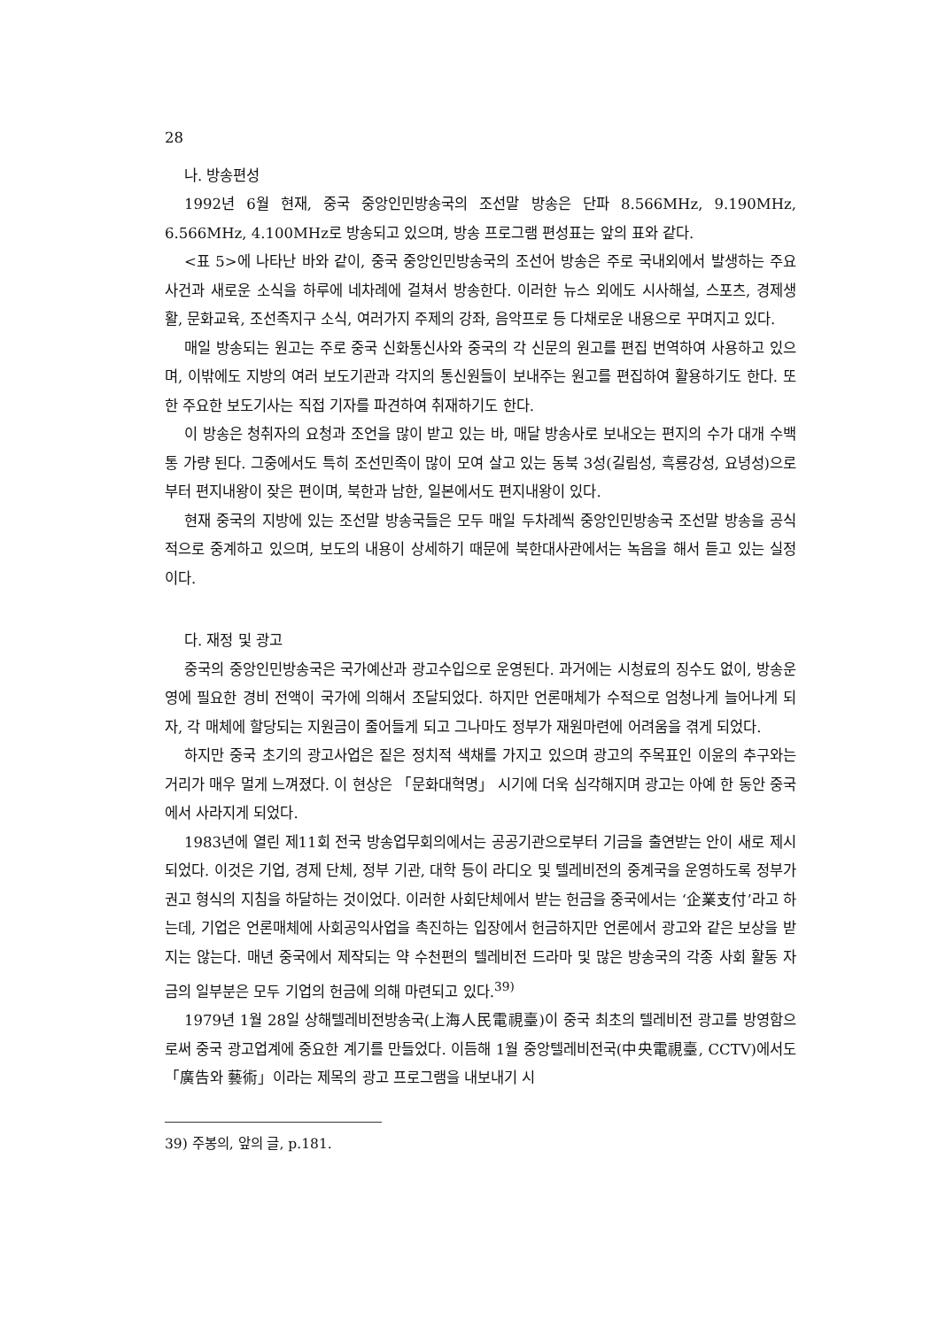28
나. 방송편성
1992년 6월 현재, 중국 중앙인민방송국의 조선말 방송은 단파 8.566MHz, 9.190MHz, 6.566MHz, 4.100MHz로 방송되고 있으며, 방송 프로그램 편성표는 앞의 표와 같다.
<표 5>에 나타난 바와 같이, 중국 중앙인민방송국의 조선어 방송은 주로 국내외에서 발생하는 주요 사건과 새로운 소식을 하루에 네차례에 걸쳐서 방송한다. 이러한 뉴스 외에도 시사해설, 스포츠, 경제생활, 문화교육, 조선족지구 소식, 여러가지 주제의 강좌, 음악프로 등 다채로운 내용으로 꾸며지고 있다.
매일 방송되는 원고는 주로 중국 신화통신사와 중국의 각 신문의 원고를 편집 번역하여 사용하고 있으며, 이밖에도 지방의 여러 보도기관과 각지의 통신원들이 보내주는 원고를 편집하여 활용하기도 한다. 또한 주요한 보도기사는 직접 기자를 파견하여 취재하기도 한다.
이 방송은 청취자의 요청과 조언을 많이 받고 있는 바, 매달 방송사로 보내오는 편지의 수가 대개 수백통 가량 된다. 그중에서도 특히 조선민족이 많이 모여 살고 있는 동북 3성(길림성, 흑룡강성, 요녕성)으로부터 편지내왕이 잦은 편이며, 북한과 남한, 일본에서도 편지내왕이 있다.
현재 중국의 지방에 있는 조선말 방송국들은 모두 매일 두차례씩 중앙인민방송국 조선말 방송을 공식적으로 중계하고 있으며, 보도의 내용이 상세하기 때문에 북한대사관에서는 녹음을 해서 듣고 있는 실정이다.
다. 재정 및 광고
중국의 중앙인민방송국은 국가예산과 광고수입으로 운영된다. 과거에는 시청료의 징수도 없이, 방송운영에 필요한 경비 전액이 국가에 의해서 조달되었다. 하지만 언론매체가 수적으로 엄청나게 늘어나게 되자, 각 매체에 할당되는 지원금이 줄어들게 되고 그나마도 정부가 재원마련에 어려움을 겪게 되었다.
하지만 중국 초기의 광고사업은 짙은 정치적 색채를 가지고 있으며 광고의 주목표인 이윤의 추구와는 거리가 매우 멀게 느껴졌다. 이 현상은 「문화대혁명」 시기에 더욱 심각해지며 광고는 아예 한 동안 중국에서 사라지게 되었다.
1983년에 열린 제11회 전국 방송업무회의에서는 공공기관으로부터 기금을 출연받는 안이 새로 제시되었다. 이것은 기업, 경제 단체, 정부 기관, 대학 등이 라디오 및 텔레비전의 중계국을 운영하도록 정부가 권고 형식의 지침을 하달하는 것이었다. 이러한 사회단체에서 받는 헌금을 중국에서는 ‘企業支付’라고 하는데, 기업은 언론매체에 사회공익사업을 촉진하는 입장에서 헌금하지만 언론에서 광고와 같은 보상을 받지는 않는다. 매년 중국에서 제작되는 약 수천편의 텔레비전 드라마 및 많은 방송국의 각종 사회 활동 자금의 일부분은 모두 기업의 헌금에 의해 마련되고 있다.<sup>39)</sup>
1979년 1월 28일 상해텔레비전방송국(上海人民電視臺)이 중국 최초의 텔레비전 광고를 방영함으로써 중국 광고업계에 중요한 계기를 만들었다. 이듬해 1월 중앙텔레비전국(中央電視臺, CCTV)에서도 「廣告와 藝術」이라는 제목의 광고 프로그램을 내보내기 시
39) 주봉의, 앞의 글, p.181.